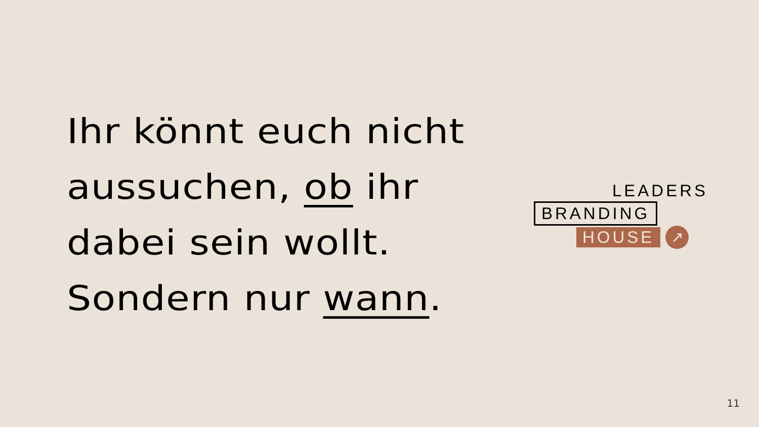Ihr könnt euch nicht
aussuchen, ob ihr
dabei sein wollt.
Sondern nur wann.
LEADERS
BRANDING
HOUSE
↗
11